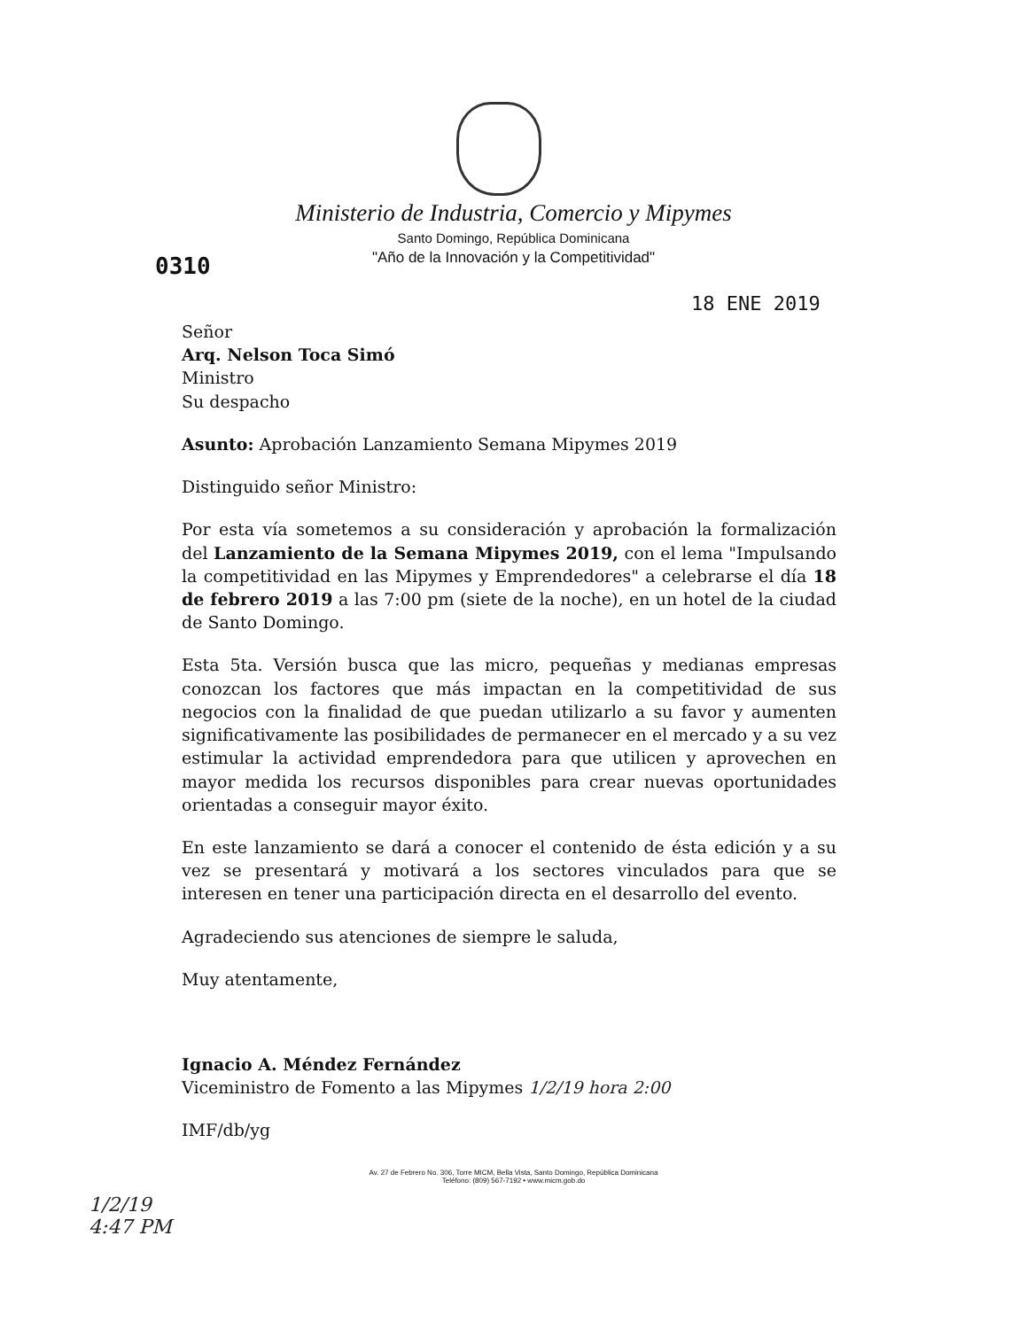0310
18 ENE 2019
Ministerio de Industria, Comercio y Mipymes
Santo Domingo, República Dominicana
"Año de la Innovación y la Competitividad"
Señor
Arq. Nelson Toca Simó
Ministro
Su despacho
Asunto: Aprobación Lanzamiento Semana Mipymes 2019
Distinguido señor Ministro:
Por esta vía sometemos a su consideración y aprobación la formalización del Lanzamiento de la Semana Mipymes 2019, con el lema "Impulsando la competitividad en las Mipymes y Emprendedores" a celebrarse el día 18 de febrero 2019 a las 7:00 pm (siete de la noche), en un hotel de la ciudad de Santo Domingo.
Esta 5ta. Versión busca que las micro, pequeñas y medianas empresas conozcan los factores que más impactan en la competitividad de sus negocios con la finalidad de que puedan utilizarlo a su favor y aumenten significativamente las posibilidades de permanecer en el mercado y a su vez estimular la actividad emprendedora para que utilicen y aprovechen en mayor medida los recursos disponibles para crear nuevas oportunidades orientadas a conseguir mayor éxito.
En este lanzamiento se dará a conocer el contenido de ésta edición y a su vez se presentará y motivará a los sectores vinculados para que se interesen en tener una participación directa en el desarrollo del evento.
Agradeciendo sus atenciones de siempre le saluda,
Muy atentamente,
Ignacio A. Méndez Fernández
Viceministro de Fomento a las Mipymes 1/2/19 hora 2:00
IMF/db/yg
Av. 27 de Febrero No. 306, Torre MICM, Bella Vista, Santo Domingo, República Dominicana
Teléfono: (809) 567-7192 • www.micm.gob.do
1/2/19
4:47 PM